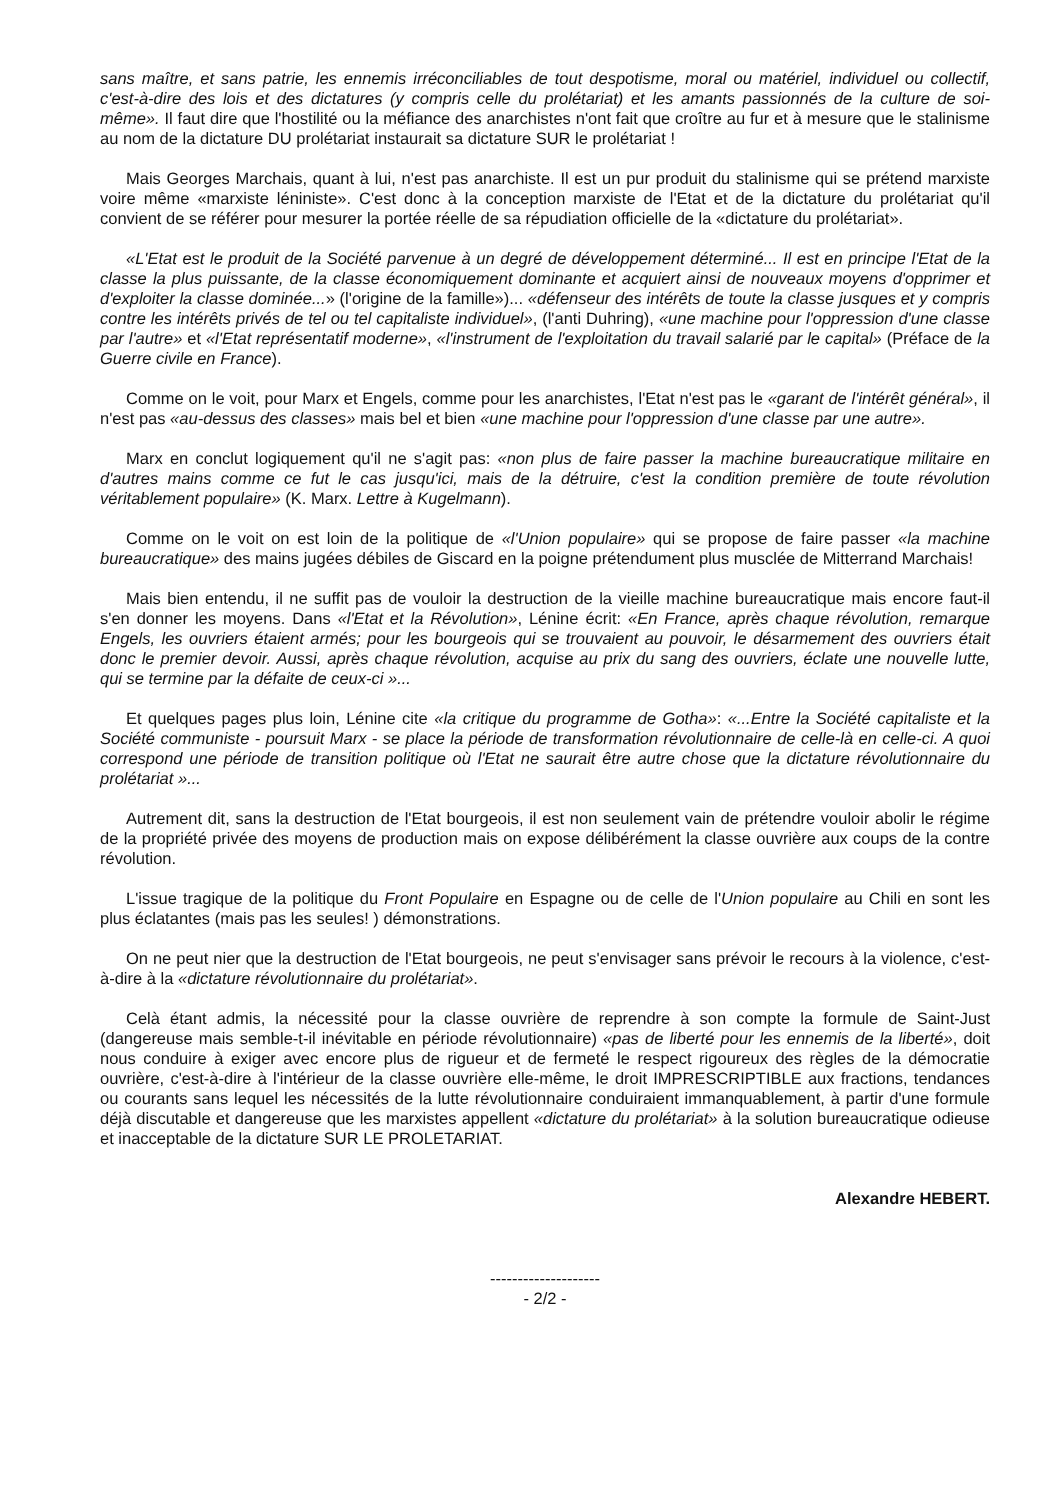sans maître, et sans patrie, les ennemis irréconciliables de tout despotisme, moral ou matériel, individuel ou collectif, c'est-à-dire des lois et des dictatures (y compris celle du prolétariat) et les amants passionnés de la culture de soi-même». Il faut dire que l'hostilité ou la méfiance des anarchistes n'ont fait que croître au fur et à mesure que le stalinisme au nom de la dictature DU prolétariat instaurait sa dictature SUR le prolétariat !
Mais Georges Marchais, quant à lui, n'est pas anarchiste. Il est un pur produit du stalinisme qui se prétend marxiste voire même «marxiste léniniste». C'est donc à la conception marxiste de l'Etat et de la dictature du prolétariat qu'il convient de se référer pour mesurer la portée réelle de sa répudiation officielle de la «dictature du prolétariat».
«L'Etat est le produit de la Société parvenue à un degré de développement déterminé... Il est en principe l'Etat de la classe la plus puissante, de la classe économiquement dominante et acquiert ainsi de nouveaux moyens d'opprimer et d'exploiter la classe dominée...» (l'origine de la famille»)... «défenseur des intérêts de toute la classe jusques et y compris contre les intérêts privés de tel ou tel capitaliste individuel», (l'anti Duhring), «une machine pour l'oppression d'une classe par l'autre» et «l'Etat représentatif moderne», «l'instrument de l'exploitation du travail salarié par le capital» (Préface de la Guerre civile en France).
Comme on le voit, pour Marx et Engels, comme pour les anarchistes, l'Etat n'est pas le «garant de l'intérêt général», il n'est pas «au-dessus des classes» mais bel et bien «une machine pour l'oppression d'une classe par une autre».
Marx en conclut logiquement qu'il ne s'agit pas: «non plus de faire passer la machine bureaucratique militaire en d'autres mains comme ce fut le cas jusqu'ici, mais de la détruire, c'est la condition première de toute révolution véritablement populaire» (K. Marx. Lettre à Kugelmann).
Comme on le voit on est loin de la politique de «l'Union populaire» qui se propose de faire passer «la machine bureaucratique» des mains jugées débiles de Giscard en la poigne prétendument plus musclée de Mitterrand Marchais!
Mais bien entendu, il ne suffit pas de vouloir la destruction de la vieille machine bureaucratique mais encore faut-il s'en donner les moyens. Dans «l'Etat et la Révolution», Lénine écrit: «En France, après chaque révolution, remarque Engels, les ouvriers étaient armés; pour les bourgeois qui se trouvaient au pouvoir, le désarmement des ouvriers était donc le premier devoir. Aussi, après chaque révolution, acquise au prix du sang des ouvriers, éclate une nouvelle lutte, qui se termine par la défaite de ceux-ci »...
Et quelques pages plus loin, Lénine cite «la critique du programme de Gotha»: «...Entre la Société capitaliste et la Société communiste - poursuit Marx - se place la période de transformation révolutionnaire de celle-là en celle-ci. A quoi correspond une période de transition politique où l'Etat ne saurait être autre chose que la dictature révolutionnaire du prolétariat »...
Autrement dit, sans la destruction de l'Etat bourgeois, il est non seulement vain de prétendre vouloir abolir le régime de la propriété privée des moyens de production mais on expose délibérément la classe ouvrière aux coups de la contre révolution.
L'issue tragique de la politique du Front Populaire en Espagne ou de celle de l'Union populaire au Chili en sont les plus éclatantes (mais pas les seules! ) démonstrations.
On ne peut nier que la destruction de l'Etat bourgeois, ne peut s'envisager sans prévoir le recours à la violence, c'est-à-dire à la «dictature révolutionnaire du prolétariat».
Celà étant admis, la nécessité pour la classe ouvrière de reprendre à son compte la formule de Saint-Just (dangereuse mais semble-t-il inévitable en période révolutionnaire) «pas de liberté pour les ennemis de la liberté», doit nous conduire à exiger avec encore plus de rigueur et de fermeté le respect rigoureux des règles de la démocratie ouvrière, c'est-à-dire à l'intérieur de la classe ouvrière elle-même, le droit IMPRESCRIPTIBLE aux fractions, tendances ou courants sans lequel les nécessités de la lutte révolutionnaire conduiraient immanquablement, à partir d'une formule déjà discutable et dangereuse que les marxistes appellent «dictature du prolétariat» à la solution bureaucratique odieuse et inacceptable de la dictature SUR LE PROLETARIAT.
Alexandre HEBERT.
--------------------
- 2/2 -